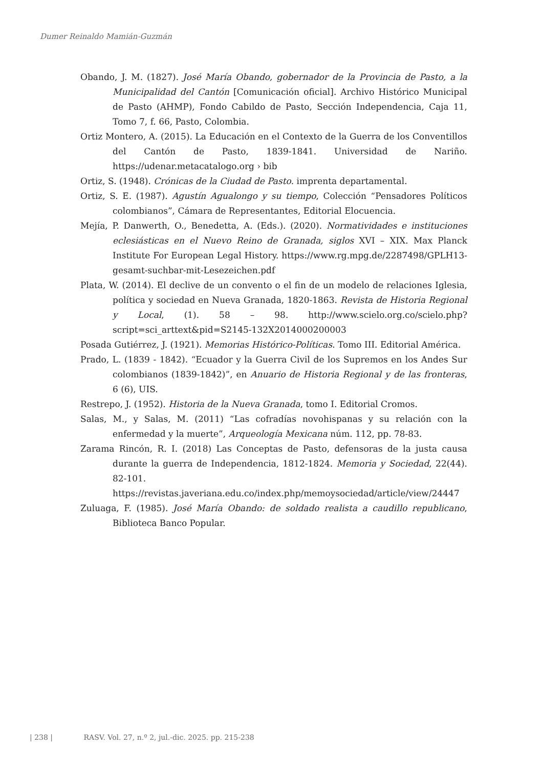Dumer Reinaldo Mamián-Guzmán
Obando, J. M. (1827). José María Obando, gobernador de la Provincia de Pasto, a la Municipalidad del Cantón [Comunicación oficial]. Archivo Histórico Municipal de Pasto (AHMP), Fondo Cabildo de Pasto, Sección Independencia, Caja 11, Tomo 7, f. 66, Pasto, Colombia.
Ortiz Montero, A. (2015). La Educación en el Contexto de la Guerra de los Conventillos del Cantón de Pasto, 1839-1841. Universidad de Nariño. https://udenar.metacatalogo.org › bib
Ortiz, S. (1948). Crónicas de la Ciudad de Pasto. imprenta departamental.
Ortiz, S. E. (1987). Agustín Agualongo y su tiempo, Colección “Pensadores Políticos colombianos”, Cámara de Representantes, Editorial Elocuencia.
Mejía, P. Danwerth, O., Benedetta, A. (Eds.). (2020). Normatividades e instituciones eclesiásticas en el Nuevo Reino de Granada, siglos XVI – XIX. Max Planck Institute For European Legal History. https://www.rg.mpg.de/2287498/GPLH13-gesamt-suchbar-mit-Lesezeichen.pdf
Plata, W. (2014). El declive de un convento o el fin de un modelo de relaciones Iglesia, política y sociedad en Nueva Granada, 1820-1863. Revista de Historia Regional y Local, (1). 58 – 98. http://www.scielo.org.co/scielo.php?script=sci_arttext&pid=S2145-132X2014000200003
Posada Gutiérrez, J. (1921). Memorias Histórico-Políticas. Tomo III. Editorial América.
Prado, L. (1839 - 1842). “Ecuador y la Guerra Civil de los Supremos en los Andes Sur colombianos (1839-1842)”, en Anuario de Historia Regional y de las fronteras, 6 (6), UIS.
Restrepo, J. (1952). Historia de la Nueva Granada, tomo I. Editorial Cromos.
Salas, M., y Salas, M. (2011) “Las cofradías novohispanas y su relación con la enfermedad y la muerte”, Arqueología Mexicana núm. 112, pp. 78-83.
Zarama Rincón, R. I. (2018) Las Conceptas de Pasto, defensoras de la justa causa durante la guerra de Independencia, 1812-1824. Memoria y Sociedad, 22(44). 82-101. https://revistas.javeriana.edu.co/index.php/memoysociedad/article/view/24447
Zuluaga, F. (1985). José María Obando: de soldado realista a caudillo republicano, Biblioteca Banco Popular.
| 238 | RASV. Vol. 27, n.º 2, jul.-dic. 2025. pp. 215-238